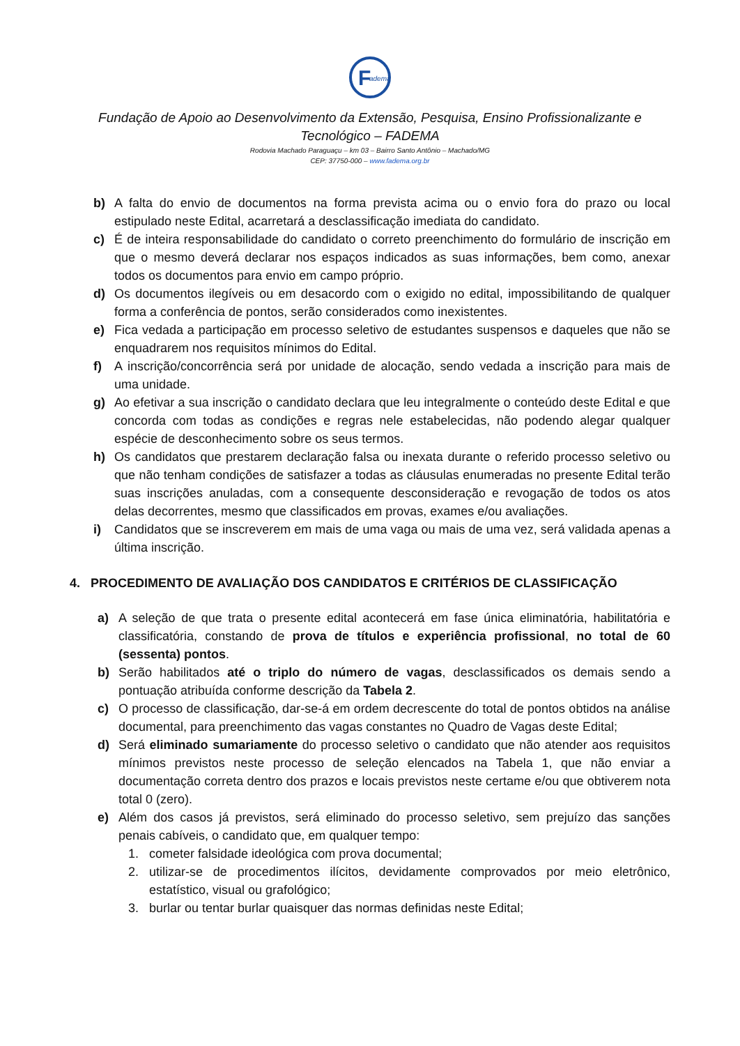F
adema
Fundação de Apoio ao Desenvolvimento da Extensão, Pesquisa, Ensino Profissionalizante e Tecnológico – FADEMA
Rodovia Machado Paraguaçu – km 03 – Bairro Santo Antônio – Machado/MG
CEP: 37750-000 – www.fadema.org.br
b) A falta do envio de documentos na forma prevista acima ou o envio fora do prazo ou local estipulado neste Edital, acarretará a desclassificação imediata do candidato.
c) É de inteira responsabilidade do candidato o correto preenchimento do formulário de inscrição em que o mesmo deverá declarar nos espaços indicados as suas informações, bem como, anexar todos os documentos para envio em campo próprio.
d) Os documentos ilegíveis ou em desacordo com o exigido no edital, impossibilitando de qualquer forma a conferência de pontos, serão considerados como inexistentes.
e) Fica vedada a participação em processo seletivo de estudantes suspensos e daqueles que não se enquadrarem nos requisitos mínimos do Edital.
f) A inscrição/concorrência será por unidade de alocação, sendo vedada a inscrição para mais de uma unidade.
g) Ao efetivar a sua inscrição o candidato declara que leu integralmente o conteúdo deste Edital e que concorda com todas as condições e regras nele estabelecidas, não podendo alegar qualquer espécie de desconhecimento sobre os seus termos.
h) Os candidatos que prestarem declaração falsa ou inexata durante o referido processo seletivo ou que não tenham condições de satisfazer a todas as cláusulas enumeradas no presente Edital terão suas inscrições anuladas, com a consequente desconsideração e revogação de todos os atos delas decorrentes, mesmo que classificados em provas, exames e/ou avaliações.
i) Candidatos que se inscreverem em mais de uma vaga ou mais de uma vez, será validada apenas a última inscrição.
4. PROCEDIMENTO DE AVALIAÇÃO DOS CANDIDATOS E CRITÉRIOS DE CLASSIFICAÇÃO
a) A seleção de que trata o presente edital acontecerá em fase única eliminatória, habilitatória e classificatória, constando de prova de títulos e experiência profissional, no total de 60 (sessenta) pontos.
b) Serão habilitados até o triplo do número de vagas, desclassificados os demais sendo a pontuação atribuída conforme descrição da Tabela 2.
c) O processo de classificação, dar-se-á em ordem decrescente do total de pontos obtidos na análise documental, para preenchimento das vagas constantes no Quadro de Vagas deste Edital;
d) Será eliminado sumariamente do processo seletivo o candidato que não atender aos requisitos mínimos previstos neste processo de seleção elencados na Tabela 1, que não enviar a documentação correta dentro dos prazos e locais previstos neste certame e/ou que obtiverem nota total 0 (zero).
e) Além dos casos já previstos, será eliminado do processo seletivo, sem prejuízo das sanções penais cabíveis, o candidato que, em qualquer tempo:
1. cometer falsidade ideológica com prova documental;
2. utilizar-se de procedimentos ilícitos, devidamente comprovados por meio eletrônico, estatístico, visual ou grafológico;
3. burlar ou tentar burlar quaisquer das normas definidas neste Edital;